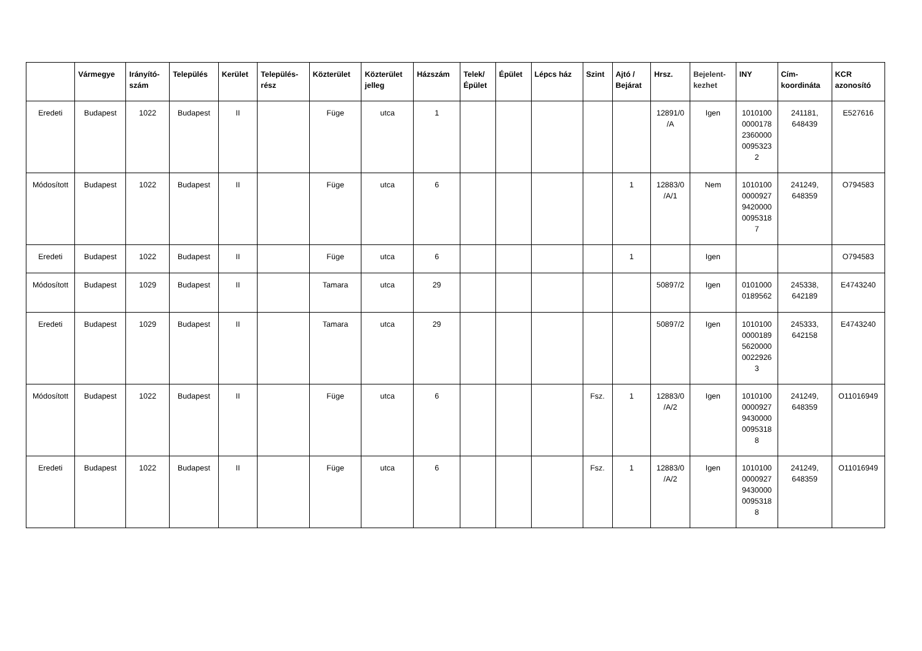| | Vármegye | Irányító- szám | Település | Kerület | Település- rész | Közterület | Közterület jelleg | Házszám | Telek/ Épület | Épület | Lépcs ház | Szint | Ajtó / Bejárat | Hrsz. | Bejelent- kezhet | INY | Cím- koordináta | KCR azonosító |
| --- | --- | --- | --- | --- | --- | --- | --- | --- | --- | --- | --- | --- | --- | --- | --- | --- | --- | --- |
| Eredeti | Budapest | 1022 | Budapest | II | | Füge | utca | 1 | | | | | | 12891/0 /A | Igen | 1010100 0000178 2360000 0095323 2 | 241181, 648439 | E527616 |
| Módosított | Budapest | 1022 | Budapest | II | | Füge | utca | 6 | | | | | 1 | 12883/0 /A/1 | Nem | 1010100 0000927 9420000 0095318 7 | 241249, 648359 | O794583 |
| Eredeti | Budapest | 1022 | Budapest | II | | Füge | utca | 6 | | | | | 1 | | Igen | | | O794583 |
| Módosított | Budapest | 1029 | Budapest | II | | Tamara | utca | 29 | | | | | | 50897/2 | Igen | 0101000 0189562 | 245338, 642189 | E4743240 |
| Eredeti | Budapest | 1029 | Budapest | II | | Tamara | utca | 29 | | | | | | 50897/2 | Igen | 1010100 0000189 5620000 0022926 3 | 245333, 642158 | E4743240 |
| Módosított | Budapest | 1022 | Budapest | II | | Füge | utca | 6 | | | | Fsz. | 1 | 12883/0 /A/2 | Igen | 1010100 0000927 9430000 0095318 8 | 241249, 648359 | O11016949 |
| Eredeti | Budapest | 1022 | Budapest | II | | Füge | utca | 6 | | | | Fsz. | 1 | 12883/0 /A/2 | Igen | 1010100 0000927 9430000 0095318 8 | 241249, 648359 | O11016949 |